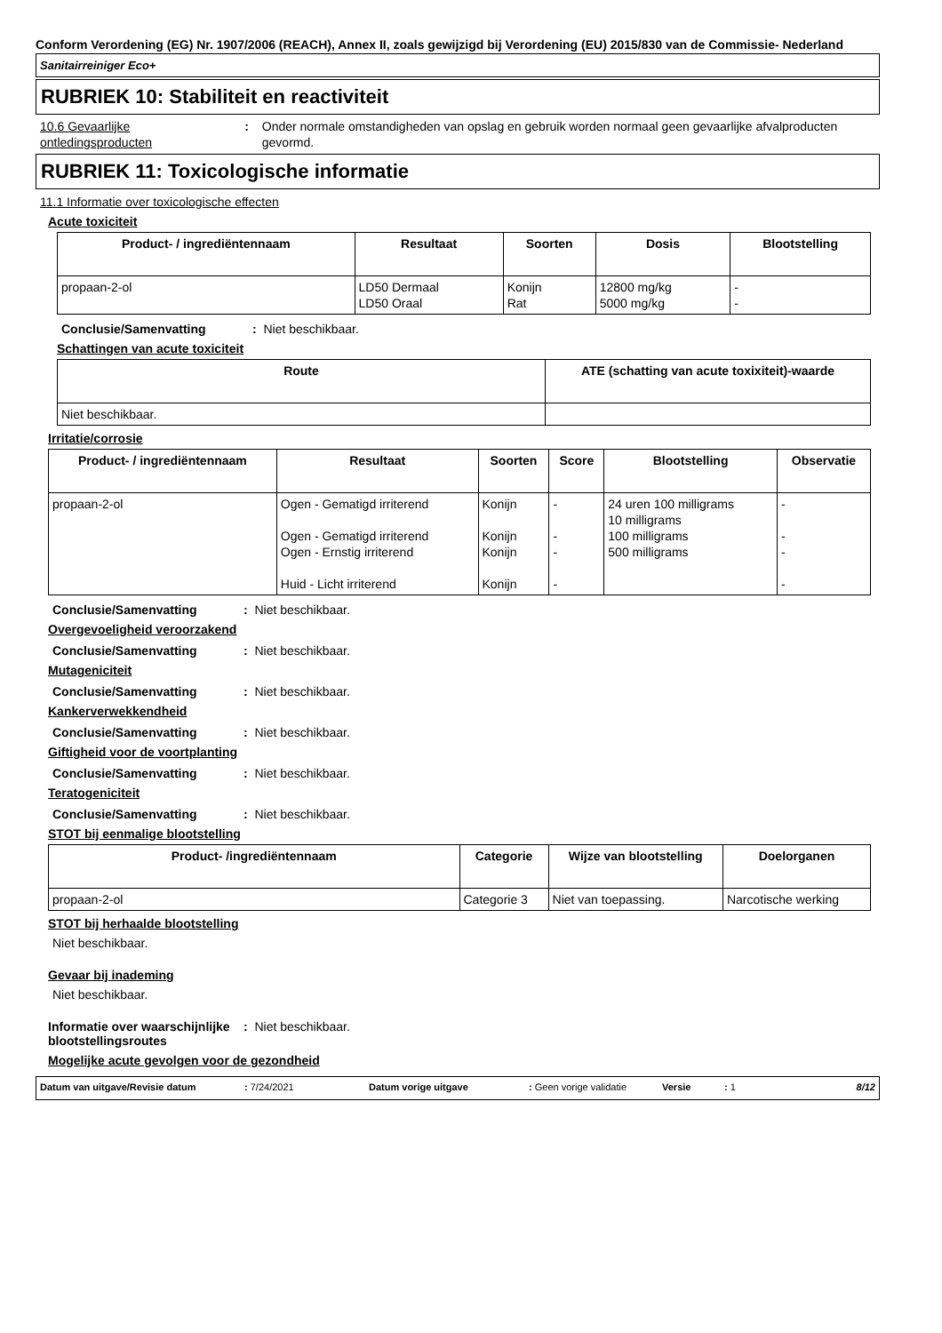Conform Verordening (EG) Nr. 1907/2006 (REACH), Annex II, zoals gewijzigd bij Verordening (EU) 2015/830 van de Commissie- Nederland
Sanitairreiniger Eco+
RUBRIEK 10: Stabiliteit en reactiviteit
10.6 Gevaarlijke ontledingsproducten
: Onder normale omstandigheden van opslag en gebruik worden normaal geen gevaarlijke afvalproducten gevormd.
RUBRIEK 11: Toxicologische informatie
11.1 Informatie over toxicologische effecten
Acute toxiciteit
| Product- / ingrediëntennaam | Resultaat | Soorten | Dosis | Blootstelling |
| --- | --- | --- | --- | --- |
| propaan-2-ol | LD50 Dermaal LD50 Oraal | Konijn Rat | 12800 mg/kg 5000 mg/kg | - - |
Conclusie/Samenvatting: Niet beschikbaar.
Schattingen van acute toxiciteit
| Route | ATE (schatting van acute toxixiteit)-waarde |
| --- | --- |
| Niet beschikbaar. | |
Irritatie/corrosie
| Product- / ingrediëntennaam | Resultaat | Soorten | Score | Blootstelling | Observatie |
| --- | --- | --- | --- | --- | --- |
| propaan-2-ol | Ogen - Gematigd irriterend Ogen - Gematigd irriterend Ogen - Ernstig irriterend Huid - Licht irriterend | Konijn Konijn Konijn Konijn | - - - - | 24 uren 100 milligrams 10 milligrams 100 milligrams 500 milligrams | - - - - |
Conclusie/Samenvatting: Niet beschikbaar.
Overgevoeligheid veroorzakend
Conclusie/Samenvatting: Niet beschikbaar.
Mutageniciteit
Conclusie/Samenvatting: Niet beschikbaar.
Kankerverwekkendheid
Conclusie/Samenvatting: Niet beschikbaar.
Giftigheid voor de voortplanting
Conclusie/Samenvatting: Niet beschikbaar.
Teratogeniciteit
Conclusie/Samenvatting: Niet beschikbaar.
STOT bij eenmalige blootstelling
| Product- /ingrediëntennaam | Categorie | Wijze van blootstelling | Doelorganen |
| --- | --- | --- | --- |
| propaan-2-ol | Categorie 3 | Niet van toepassing. | Narcotische werking |
STOT bij herhaalde blootstelling
Niet beschikbaar.
Gevaar bij inademing
Niet beschikbaar.
Informatie over waarschijnlijke blootstellingsroutes: Niet beschikbaar.
Mogelijke acute gevolgen voor de gezondheid
Datum van uitgave/Revisie datum: 7/24/2021 Datum vorige uitgave: Geen vorige validatie Versie: 1 8/12